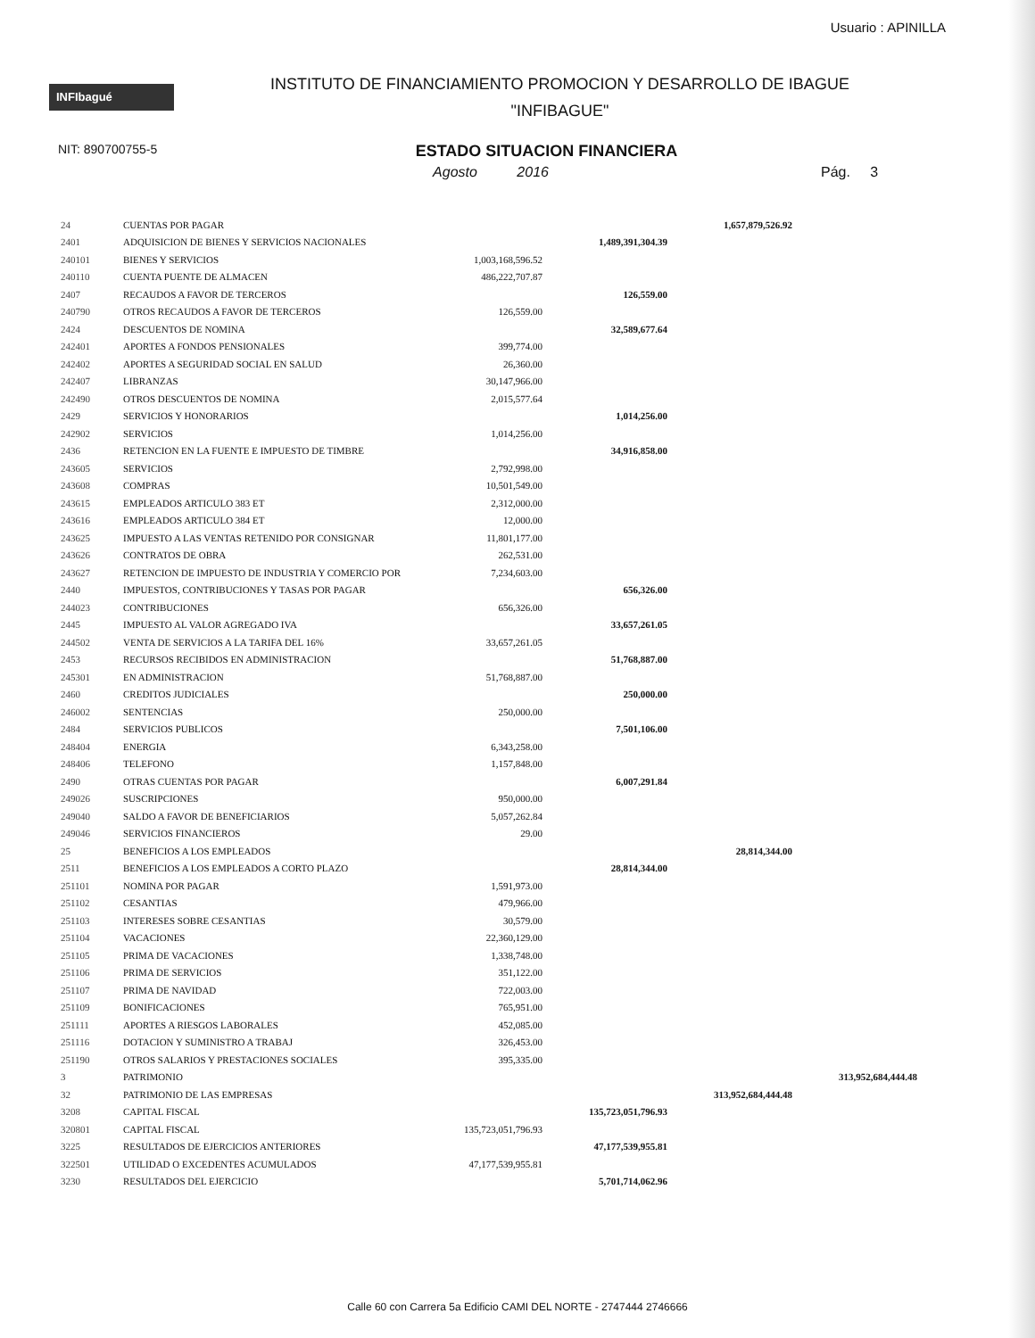Usuario : APINILLA
INFIbagué
INSTITUTO DE FINANCIAMIENTO PROMOCION Y DESARROLLO DE IBAGUE
"INFIBAGUE"
NIT: 890700755-5
ESTADO SITUACION FINANCIERA
Agosto 2016 Pág. 3
| 24 | CUENTAS POR PAGAR | | | 1,657,879,526.92 | |
| 2401 | ADQUISICION DE BIENES Y SERVICIOS NACIONALES | | 1,489,391,304.39 | | |
| 240101 | BIENES Y SERVICIOS | 1,003,168,596.52 | | | |
| 240110 | CUENTA PUENTE DE ALMACEN | 486,222,707.87 | | | |
| 2407 | RECAUDOS A FAVOR DE TERCEROS | | 126,559.00 | | |
| 240790 | OTROS RECAUDOS A FAVOR DE TERCEROS | 126,559.00 | | | |
| 2424 | DESCUENTOS DE NOMINA | | 32,589,677.64 | | |
| 242401 | APORTES A FONDOS PENSIONALES | 399,774.00 | | | |
| 242402 | APORTES A SEGURIDAD SOCIAL EN SALUD | 26,360.00 | | | |
| 242407 | LIBRANZAS | 30,147,966.00 | | | |
| 242490 | OTROS DESCUENTOS DE NOMINA | 2,015,577.64 | | | |
| 2429 | SERVICIOS Y HONORARIOS | | 1,014,256.00 | | |
| 242902 | SERVICIOS | 1,014,256.00 | | | |
| 2436 | RETENCION EN LA FUENTE E IMPUESTO DE TIMBRE | | 34,916,858.00 | | |
| 243605 | SERVICIOS | 2,792,998.00 | | | |
| 243608 | COMPRAS | 10,501,549.00 | | | |
| 243615 | EMPLEADOS ARTICULO 383 ET | 2,312,000.00 | | | |
| 243616 | EMPLEADOS ARTICULO 384 ET | 12,000.00 | | | |
| 243625 | IMPUESTO A LAS VENTAS RETENIDO POR CONSIGNAR | 11,801,177.00 | | | |
| 243626 | CONTRATOS DE OBRA | 262,531.00 | | | |
| 243627 | RETENCION DE IMPUESTO DE INDUSTRIA Y COMERCIO POR | 7,234,603.00 | | | |
| 2440 | IMPUESTOS, CONTRIBUCIONES Y TASAS POR PAGAR | | 656,326.00 | | |
| 244023 | CONTRIBUCIONES | 656,326.00 | | | |
| 2445 | IMPUESTO AL VALOR AGREGADO IVA | | 33,657,261.05 | | |
| 244502 | VENTA DE SERVICIOS A LA TARIFA DEL 16% | 33,657,261.05 | | | |
| 2453 | RECURSOS RECIBIDOS EN ADMINISTRACION | | 51,768,887.00 | | |
| 245301 | EN ADMINISTRACION | 51,768,887.00 | | | |
| 2460 | CREDITOS JUDICIALES | | 250,000.00 | | |
| 246002 | SENTENCIAS | 250,000.00 | | | |
| 2484 | SERVICIOS PUBLICOS | | 7,501,106.00 | | |
| 248404 | ENERGIA | 6,343,258.00 | | | |
| 248406 | TELEFONO | 1,157,848.00 | | | |
| 2490 | OTRAS CUENTAS POR PAGAR | | 6,007,291.84 | | |
| 249026 | SUSCRIPCIONES | 950,000.00 | | | |
| 249040 | SALDO A FAVOR DE BENEFICIARIOS | 5,057,262.84 | | | |
| 249046 | SERVICIOS FINANCIEROS | 29.00 | | | |
| 25 | BENEFICIOS A LOS EMPLEADOS | | | 28,814,344.00 | |
| 2511 | BENEFICIOS A LOS EMPLEADOS A CORTO PLAZO | | 28,814,344.00 | | |
| 251101 | NOMINA POR PAGAR | 1,591,973.00 | | | |
| 251102 | CESANTIAS | 479,966.00 | | | |
| 251103 | INTERESES SOBRE CESANTIAS | 30,579.00 | | | |
| 251104 | VACACIONES | 22,360,129.00 | | | |
| 251105 | PRIMA DE VACACIONES | 1,338,748.00 | | | |
| 251106 | PRIMA DE SERVICIOS | 351,122.00 | | | |
| 251107 | PRIMA DE NAVIDAD | 722,003.00 | | | |
| 251109 | BONIFICACIONES | 765,951.00 | | | |
| 251111 | APORTES A RIESGOS LABORALES | 452,085.00 | | | |
| 251116 | DOTACION Y SUMINISTRO A TRABAJ | 326,453.00 | | | |
| 251190 | OTROS SALARIOS Y PRESTACIONES SOCIALES | 395,335.00 | | | |
| 3 | PATRIMONIO | | | | 313,952,684,444.48 |
| 32 | PATRIMONIO DE LAS EMPRESAS | | | 313,952,684,444.48 | |
| 3208 | CAPITAL FISCAL | | 135,723,051,796.93 | | |
| 320801 | CAPITAL FISCAL | 135,723,051,796.93 | | | |
| 3225 | RESULTADOS DE EJERCICIOS ANTERIORES | | 47,177,539,955.81 | | |
| 322501 | UTILIDAD O EXCEDENTES ACUMULADOS | 47,177,539,955.81 | | | |
| 3230 | RESULTADOS DEL EJERCICIO | | 5,701,714,062.96 | | |
Calle 60 con Carrera 5a Edificio CAMI DEL NORTE - 2747444 2746666